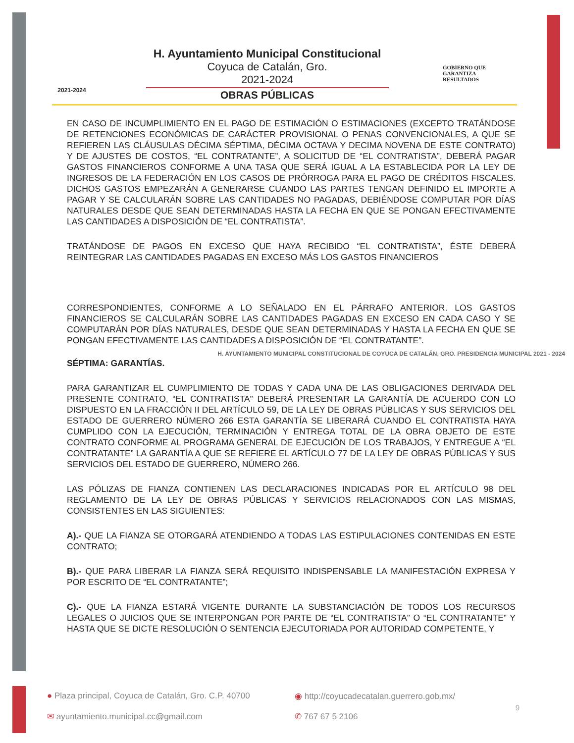2021-2024
H. Ayuntamiento Municipal Constitucional
Coyuca de Catalán, Gro.
2021-2024
OBRAS PÚBLICAS
GOBIERNO QUE
GARANTIZA
RESULTADOS
EN CASO DE INCUMPLIMIENTO EN EL PAGO DE ESTIMACIÓN O ESTIMACIONES (EXCEPTO TRATÁNDOSE DE RETENCIONES ECONÓMICAS DE CARÁCTER PROVISIONAL O PENAS CONVENCIONALES, A QUE SE REFIEREN LAS CLÁUSULAS DÉCIMA SÉPTIMA, DÉCIMA OCTAVA Y DECIMA NOVENA DE ESTE CONTRATO) Y DE AJUSTES DE COSTOS, “EL CONTRATANTE”, A SOLICITUD DE “EL CONTRATISTA”, DEBERÁ PAGAR GASTOS FINANCIEROS CONFORME A UNA TASA QUE SERÁ IGUAL A LA ESTABLECIDA POR LA LEY DE INGRESOS DE LA FEDERACIÓN EN LOS CASOS DE PRÓRROGA PARA EL PAGO DE CRÉDITOS FISCALES. DICHOS GASTOS EMPEZARÁN A GENERARSE CUANDO LAS PARTES TENGAN DEFINIDO EL IMPORTE A PAGAR Y SE CALCULARÁN SOBRE LAS CANTIDADES NO PAGADAS, DEBIÉNDOSE COMPUTAR POR DÍAS NATURALES DESDE QUE SEAN DETERMINADAS HASTA LA FECHA EN QUE SE PONGAN EFECTIVAMENTE LAS CANTIDADES A DISPOSICIÓN DE “EL CONTRATISTA”.
TRATÁNDOSE DE PAGOS EN EXCESO QUE HAYA RECIBIDO “EL CONTRATISTA”, ÉSTE DEBERÁ REINTEGRAR LAS CANTIDADES PAGADAS EN EXCESO MÁS LOS GASTOS FINANCIEROS
CORRESPONDIENTES, CONFORME A LO SEÑALADO EN EL PÁRRAFO ANTERIOR. LOS GASTOS FINANCIEROS SE CALCULARÁN SOBRE LAS CANTIDADES PAGADAS EN EXCESO EN CADA CASO Y SE COMPUTARÁN POR DÍAS NATURALES, DESDE QUE SEAN DETERMINADAS Y HASTA LA FECHA EN QUE SE PONGAN EFECTIVAMENTE LAS CANTIDADES A DISPOSICIÓN DE “EL CONTRATANTE”.
H. AYUNTAMIENTO MUNICIPAL CONSTITUCIONAL DE COYUCA DE CATALÁN, GRO. PRESIDENCIA MUNICIPAL 2021 - 2024
SÉPTIMA: GARANTÍAS.
PARA GARANTIZAR EL CUMPLIMIENTO DE TODAS Y CADA UNA DE LAS OBLIGACIONES DERIVADA DEL PRESENTE CONTRATO, “EL CONTRATISTA” DEBERÁ PRESENTAR LA GARANTÍA DE ACUERDO CON LO DISPUESTO EN LA FRACCIÓN II DEL ARTÍCULO 59, DE LA LEY DE OBRAS PÚBLICAS Y SUS SERVICIOS DEL ESTADO DE GUERRERO NÚMERO 266 ESTA GARANTÍA SE LIBERARÁ CUANDO EL CONTRATISTA HAYA CUMPLIDO CON LA EJECUCIÓN, TERMINACIÓN Y ENTREGA TOTAL DE LA OBRA OBJETO DE ESTE CONTRATO CONFORME AL PROGRAMA GENERAL DE EJECUCIÓN DE LOS TRABAJOS, Y ENTREGUE A “EL CONTRATANTE” LA GARANTÍA A QUE SE REFIERE EL ARTÍCULO 77 DE LA LEY DE OBRAS PÚBLICAS Y SUS SERVICIOS DEL ESTADO DE GUERRERO, NÚMERO 266.
LAS PÓLIZAS DE FIANZA CONTIENEN LAS DECLARACIONES INDICADAS POR EL ARTÍCULO 98 DEL REGLAMENTO DE LA LEY DE OBRAS PÚBLICAS Y SERVICIOS RELACIONADOS CON LAS MISMAS, CONSISTENTES EN LAS SIGUIENTES:
A).- QUE LA FIANZA SE OTORGARÁ ATENDIENDO A TODAS LAS ESTIPULACIONES CONTENIDAS EN ESTE CONTRATO;
B).- QUE PARA LIBERAR LA FIANZA SERÁ REQUISITO INDISPENSABLE LA MANIFESTACIÓN EXPRESA Y POR ESCRITO DE “EL CONTRATANTE”;
C).- QUE LA FIANZA ESTARÁ VIGENTE DURANTE LA SUBSTANCIACIÓN DE TODOS LOS RECURSOS LEGALES O JUICIOS QUE SE INTERPONGAN POR PARTE DE “EL CONTRATISTA” O “EL CONTRATANTE” Y HASTA QUE SE DICTE RESOLUCIÓN O SENTENCIA EJECUTORIADA POR AUTORIDAD COMPETENTE, Y
● Plaza principal, Coyuca de Catalán, Gro. C.P. 40700
◉ http://coyucadecatalan.guerrero.gob.mx/
✉ ayuntamiento.municipal.cc@gmail.com
✆ 767 67 5 2106
9